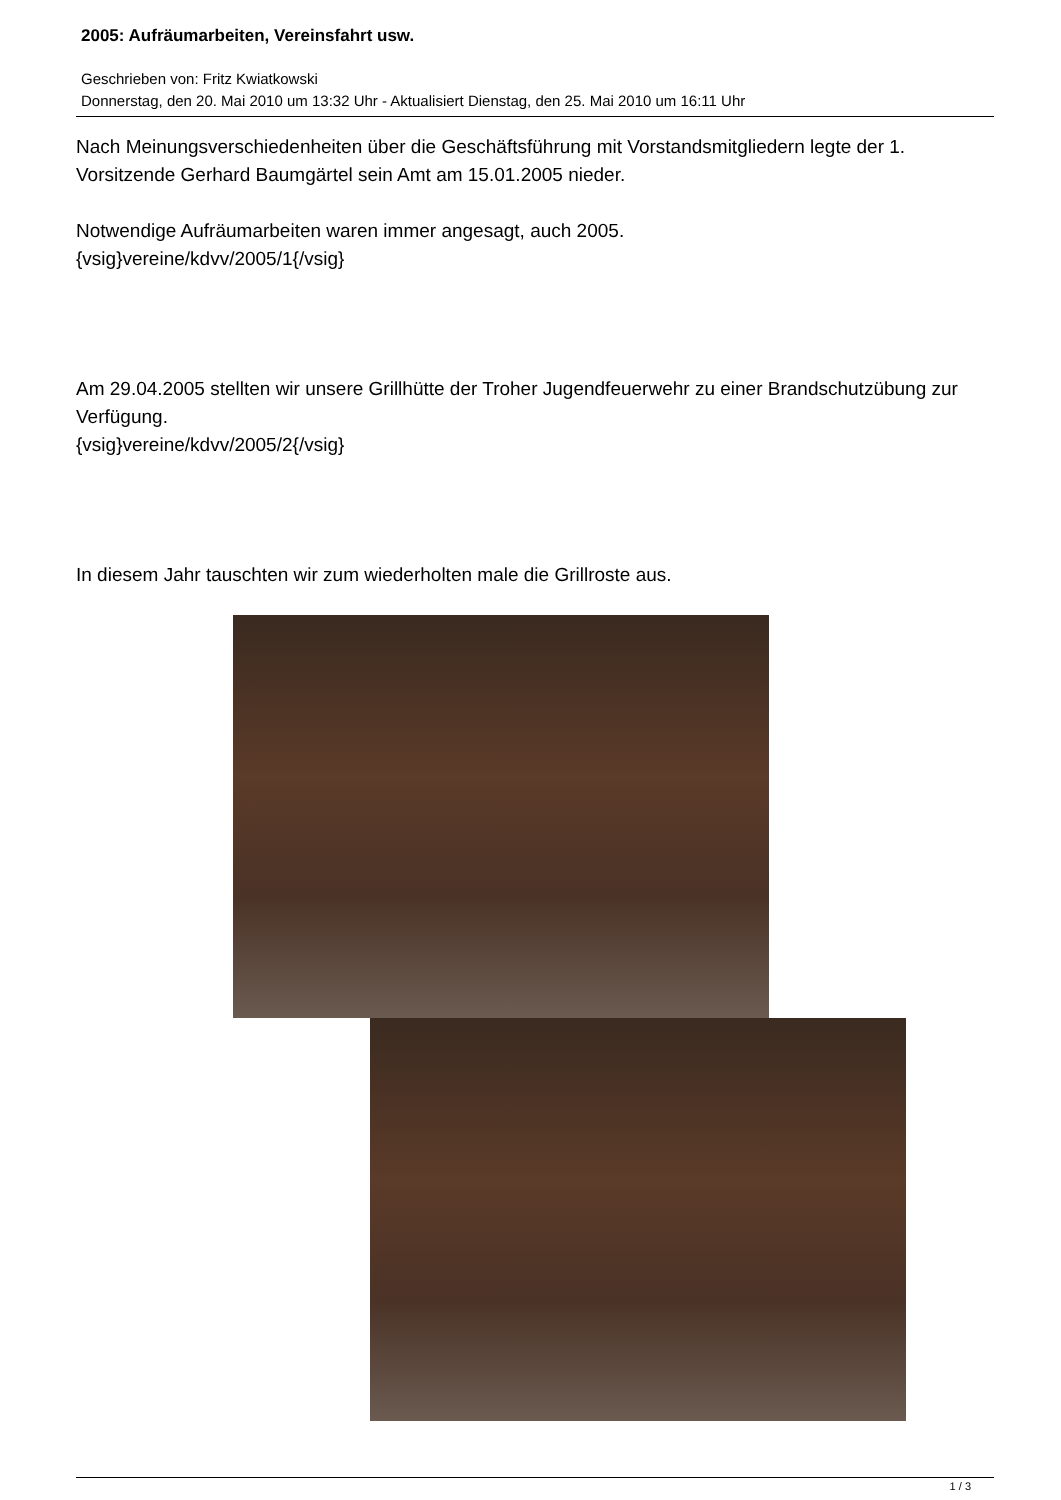2005: Aufräumarbeiten, Vereinsfahrt usw.
Geschrieben von: Fritz Kwiatkowski
Donnerstag, den 20. Mai 2010 um 13:32 Uhr - Aktualisiert Dienstag, den 25. Mai 2010 um 16:11 Uhr
Nach Meinungsverschiedenheiten über die Geschäftsführung mit Vorstandsmitgliedern legte der 1. Vorsitzende Gerhard Baumgärtel sein Amt am 15.01.2005 nieder.
Notwendige Aufräumarbeiten waren immer angesagt, auch 2005.
{vsig}vereine/kdvv/2005/1{/vsig}
Am 29.04.2005 stellten wir unsere Grillhütte der Troher Jugendfeuerwehr zu einer Brandschutzübung zur Verfügung.
{vsig}vereine/kdvv/2005/2{/vsig}
In diesem Jahr tauschten wir zum wiederholten male die Grillroste aus.
1 / 3